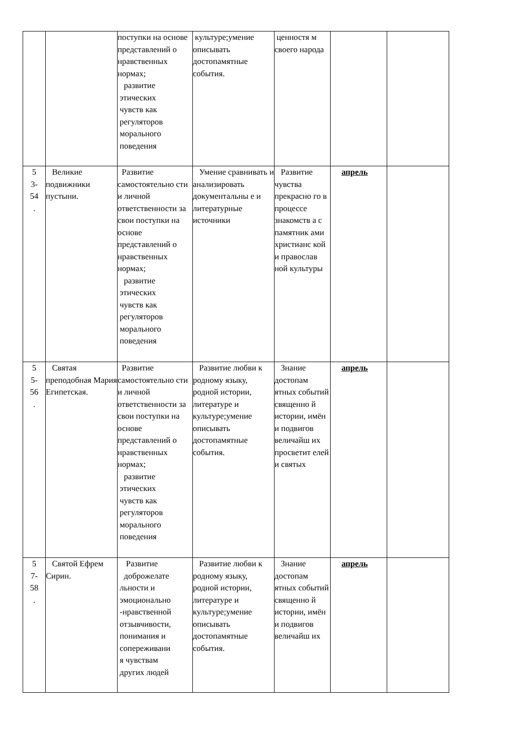| | | поступки на основе представлений о нравственных нормах; развитие этических чувств как регуляторов морального поведения | культуре;умение описывать достопамятные события. | ценностя м своего народа | | |
| 5 3- 54 . | Великие подвижники пустыни. | Развитие самостоятельно сти и личной ответственности за свои поступки на основе представлений о нравственных нормах; развитие этических чувств как регуляторов морального поведения | Умение сравнивать и анализировать документальны е и литературные источники | Развитие чувства прекрасно го в процессе знакомств а с памятник ами христианс кой и православ ной культуры | апрель | |
| 5 5- 56 . | Святая преподобная Мария Египетская. | Развитие самостоятельно сти и личной ответственности за свои поступки на основе представлений о нравственных нормах; развитие этических чувств как регуляторов морального поведения | Развитие любви к родному языку, родной истории, литературе и культуре;умение описывать достопамятные события. | Знание достопам ятных событий священно й истории, имён и подвигов величайш их просветит елей и святых | апрель | |
| 5 7- 58 . | Святой Ефрем Сирин. | Развитие доброжелате льности и эмоционально -нравственной отзывчивости, понимания и сопереживани я чувствам других людей | Развитие любви к родному языку, родной истории, литературе и культуре;умение описывать достопамятные события. | Знание достопам ятных событий священно й истории, имён и подвигов величайш их | апрель | |